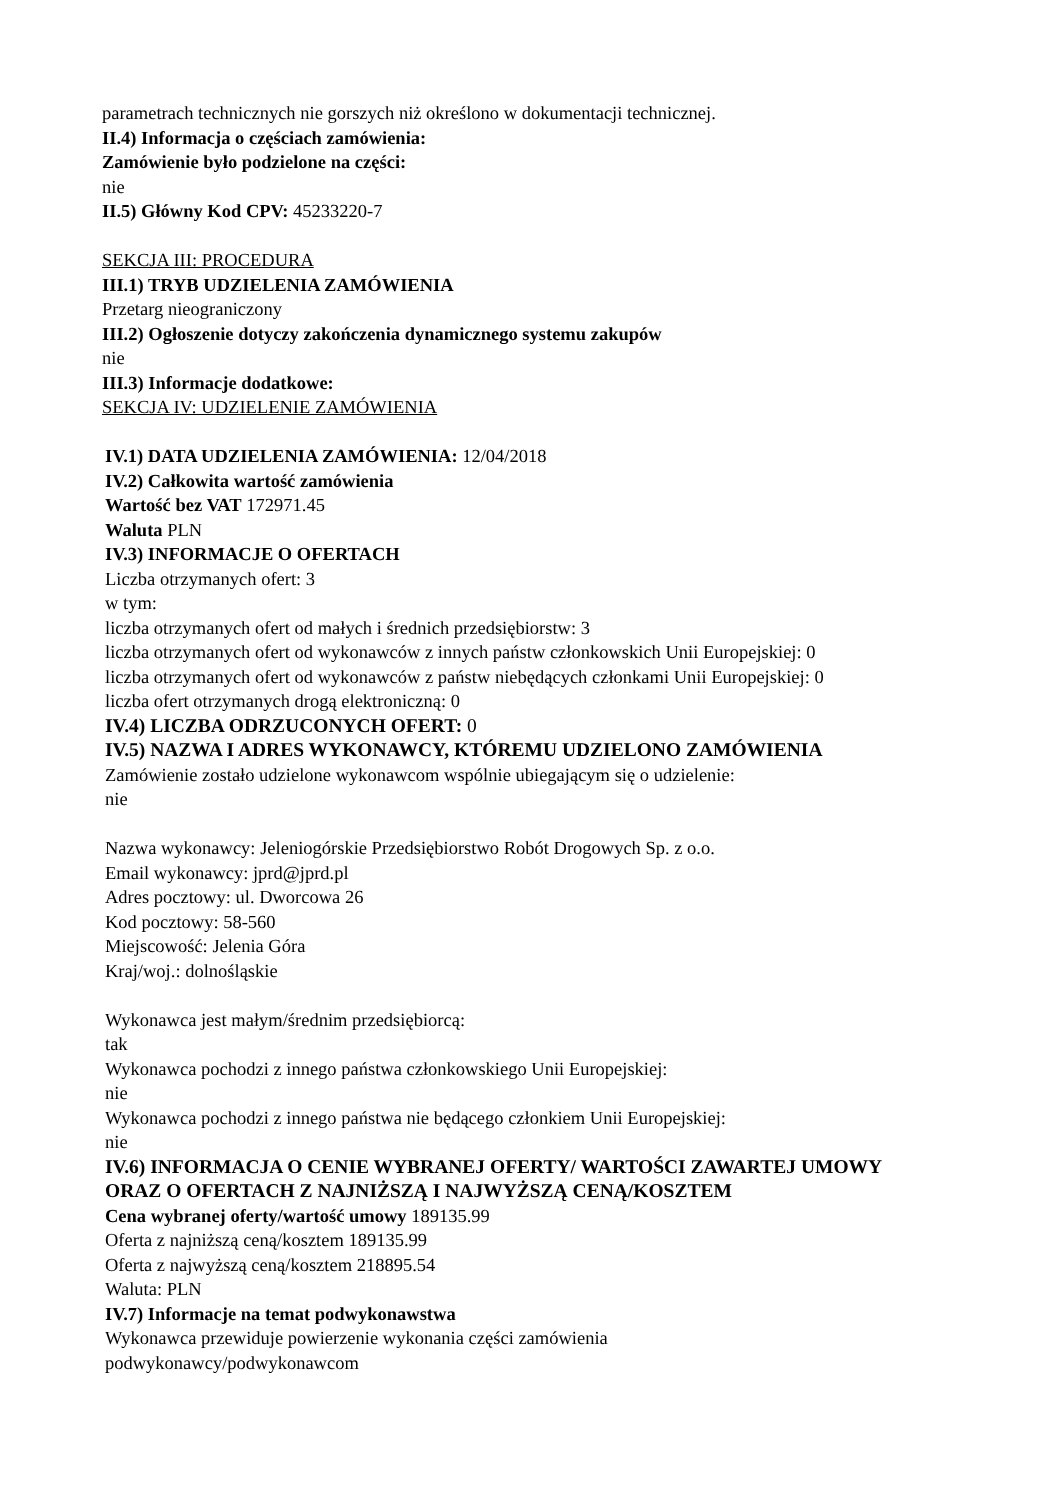parametrach technicznych nie gorszych niż określono w dokumentacji technicznej.
II.4) Informacja o częściach zamówienia:
Zamówienie było podzielone na części:
nie
II.5) Główny Kod CPV: 45233220-7
SEKCJA III: PROCEDURA
III.1) TRYB UDZIELENIA ZAMÓWIENIA
Przetarg nieograniczony
III.2) Ogłoszenie dotyczy zakończenia dynamicznego systemu zakupów
nie
III.3) Informacje dodatkowe:
SEKCJA IV: UDZIELENIE ZAMÓWIENIA
IV.1) DATA UDZIELENIA ZAMÓWIENIA: 12/04/2018
IV.2) Całkowita wartość zamówienia
Wartość bez VAT 172971.45
Waluta PLN
IV.3) INFORMACJE O OFERTACH
Liczba otrzymanych ofert: 3
w tym:
liczba otrzymanych ofert od małych i średnich przedsiębiorstw: 3
liczba otrzymanych ofert od wykonawców z innych państw członkowskich Unii Europejskiej: 0
liczba otrzymanych ofert od wykonawców z państw niebędących członkami Unii Europejskiej: 0
liczba ofert otrzymanych drogą elektroniczną: 0
IV.4) LICZBA ODRZUCONYCH OFERT: 0
IV.5) NAZWA I ADRES WYKONAWCY, KTÓREMU UDZIELONO ZAMÓWIENIA
Zamówienie zostało udzielone wykonawcom wspólnie ubiegającym się o udzielenie:
nie
Nazwa wykonawcy: Jeleniogórskie Przedsiębiorstwo Robót Drogowych Sp. z o.o.
Email wykonawcy: jprd@jprd.pl
Adres pocztowy: ul. Dworcowa 26
Kod pocztowy: 58-560
Miejscowość: Jelenia Góra
Kraj/woj.: dolnośląskie
Wykonawca jest małym/średnim przedsiębiorcą:
tak
Wykonawca pochodzi z innego państwa członkowskiego Unii Europejskiej:
nie
Wykonawca pochodzi z innego państwa nie będącego członkiem Unii Europejskiej:
nie
IV.6) INFORMACJA O CENIE WYBRANEJ OFERTY/ WARTOŚCI ZAWARTEJ UMOWY
ORAZ O OFERTACH Z NAJNIŻSZĄ I NAJWYŻSZĄ CENĄ/KOSZTEM
Cena wybranej oferty/wartość umowy 189135.99
Oferta z najniższą ceną/kosztem 189135.99
Oferta z najwyższą ceną/kosztem 218895.54
Waluta: PLN
IV.7) Informacje na temat podwykonawstwa
Wykonawca przewiduje powierzenie wykonania części zamówienia
podwykonawcy/podwykonawcom